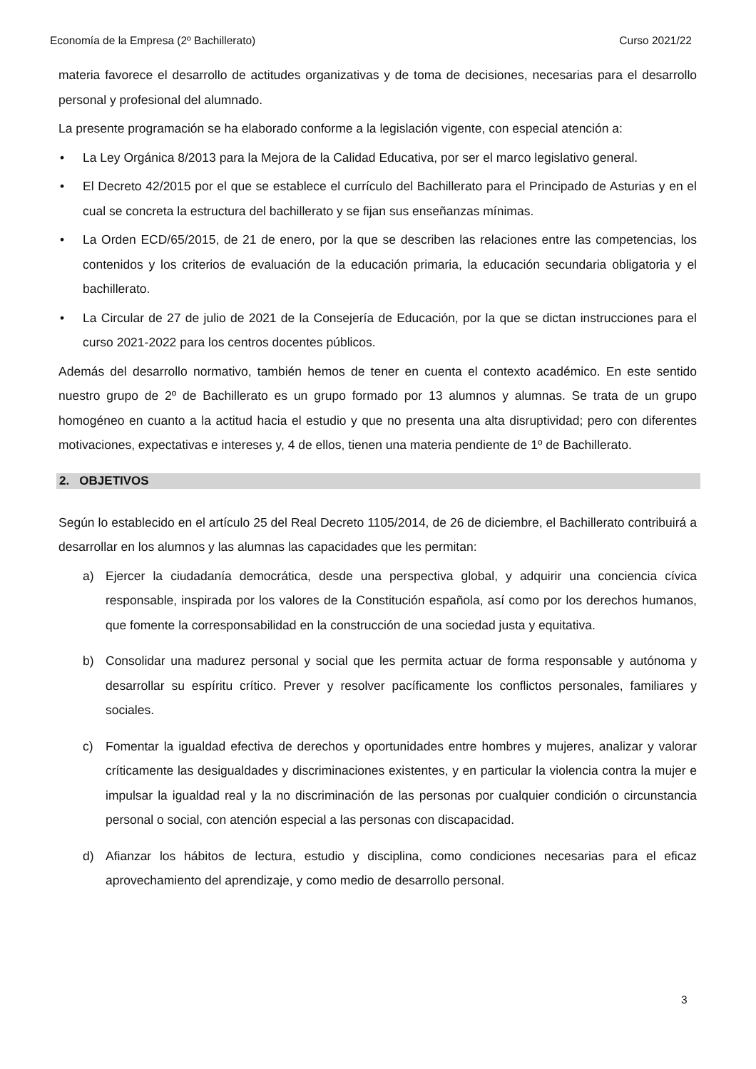Economía de la Empresa (2º Bachillerato) Curso 2021/22
materia favorece el desarrollo de actitudes organizativas y de toma de decisiones, necesarias para el desarrollo personal y profesional del alumnado.
La presente programación se ha elaborado conforme a la legislación vigente, con especial atención a:
• La Ley Orgánica 8/2013 para la Mejora de la Calidad Educativa, por ser el marco legislativo general.
• El Decreto 42/2015 por el que se establece el currículo del Bachillerato para el Principado de Asturias y en el cual se concreta la estructura del bachillerato y se fijan sus enseñanzas mínimas.
• La Orden ECD/65/2015, de 21 de enero, por la que se describen las relaciones entre las competencias, los contenidos y los criterios de evaluación de la educación primaria, la educación secundaria obligatoria y el bachillerato.
• La Circular de 27 de julio de 2021 de la Consejería de Educación, por la que se dictan instrucciones para el curso 2021-2022 para los centros docentes públicos.
Además del desarrollo normativo, también hemos de tener en cuenta el contexto académico. En este sentido nuestro grupo de 2º de Bachillerato es un grupo formado por 13 alumnos y alumnas. Se trata de un grupo homogéneo en cuanto a la actitud hacia el estudio y que no presenta una alta disruptividad; pero con diferentes motivaciones, expectativas e intereses y, 4 de ellos, tienen una materia pendiente de 1º de Bachillerato.
2. OBJETIVOS
Según lo establecido en el artículo 25 del Real Decreto 1105/2014, de 26 de diciembre, el Bachillerato contribuirá a desarrollar en los alumnos y las alumnas las capacidades que les permitan:
a) Ejercer la ciudadanía democrática, desde una perspectiva global, y adquirir una conciencia cívica responsable, inspirada por los valores de la Constitución española, así como por los derechos humanos, que fomente la corresponsabilidad en la construcción de una sociedad justa y equitativa.
b) Consolidar una madurez personal y social que les permita actuar de forma responsable y autónoma y desarrollar su espíritu crítico. Prever y resolver pacíficamente los conflictos personales, familiares y sociales.
c) Fomentar la igualdad efectiva de derechos y oportunidades entre hombres y mujeres, analizar y valorar críticamente las desigualdades y discriminaciones existentes, y en particular la violencia contra la mujer e impulsar la igualdad real y la no discriminación de las personas por cualquier condición o circunstancia personal o social, con atención especial a las personas con discapacidad.
d) Afianzar los hábitos de lectura, estudio y disciplina, como condiciones necesarias para el eficaz aprovechamiento del aprendizaje, y como medio de desarrollo personal.
3